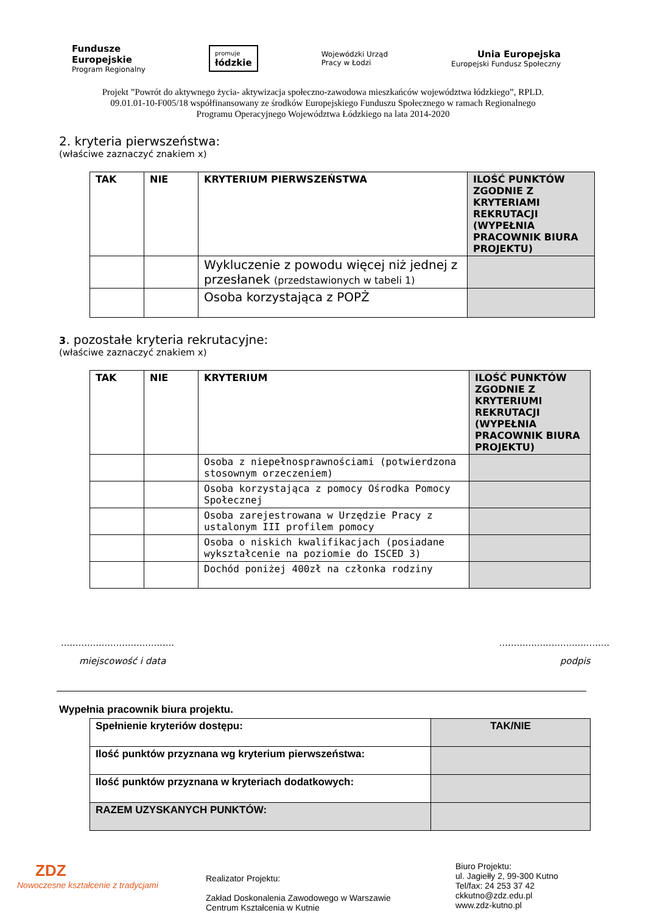Fundusze
Europejskie
Program Regionalny
promuje
łódzkie
Wojewódzki Urząd
Pracy w Łodzi
Unia Europejska
Europejski Fundusz Społeczny
Projekt ”Powrót do aktywnego życia- aktywizacja społeczno-zawodowa mieszkańców województwa łódzkiego”, RPLD. 09.01.01-10-F005/18 współfinansowany ze środków Europejskiego Funduszu Społecznego w ramach Regionalnego Programu Operacyjnego Województwa Łódzkiego na lata 2014-2020
2. kryteria pierwszeństwa:
(właściwe zaznaczyć znakiem x)
| TAK | NIE | KRYTERIUM PIERWSZEŃSTWA | ILOŚĆ PUNKTÓW ZGODNIE Z KRYTERIAMI REKRUTACJI (WYPEŁNIA PRACOWNIK BIURA PROJEKTU) |
| --- | --- | --- | --- |
| | | Wykluczenie z powodu więcej niż jednej z przesłanek (przedstawionych w tabeli 1) | |
| | | Osoba korzystająca z POPŻ | |
3. pozostałe kryteria rekrutacyjne:
(właściwe zaznaczyć znakiem x)
| TAK | NIE | KRYTERIUM | ILOŚĆ PUNKTÓW ZGODNIE Z KRYTERIUMI REKRUTACJI (WYPEŁNIA PRACOWNIK BIURA PROJEKTU) |
| --- | --- | --- | --- |
| | | Osoba z niepełnosprawnościami (potwierdzona stosownym orzeczeniem) | |
| | | Osoba korzystająca z pomocy Ośrodka Pomocy Społecznej | |
| | | Osoba zarejestrowana w Urzędzie Pracy z ustalonym III profilem pomocy | |
| | | Osoba o niskich kwalifikacjach (posiadane wykształcenie na poziomie do ISCED 3) | |
| | | Dochód poniżej 400zł na członka rodziny | |
.......................................
miejscowość i data
......................................
podpis
Wypełnia pracownik biura projektu.
| Spełnienie kryteriów dostępu: | TAK/NIE |
| Ilość punktów przyznana wg kryterium pierwszeństwa: | |
| Ilość punktów przyznana w kryteriach dodatkowych: | |
| RAZEM UZYSKANYCH PUNKTÓW: | |
ZDZ
Nowoczesne kształcenie z tradycjami
Realizator Projektu:
Zakład Doskonalenia Zawodowego w Warszawie
Centrum Kształcenia w Kutnie
Biuro Projektu:
ul. Jagiełły 2, 99-300 Kutno
Tel/fax: 24 253 37 42
ckkutno@zdz.edu.pl
www.zdz-kutno.pl